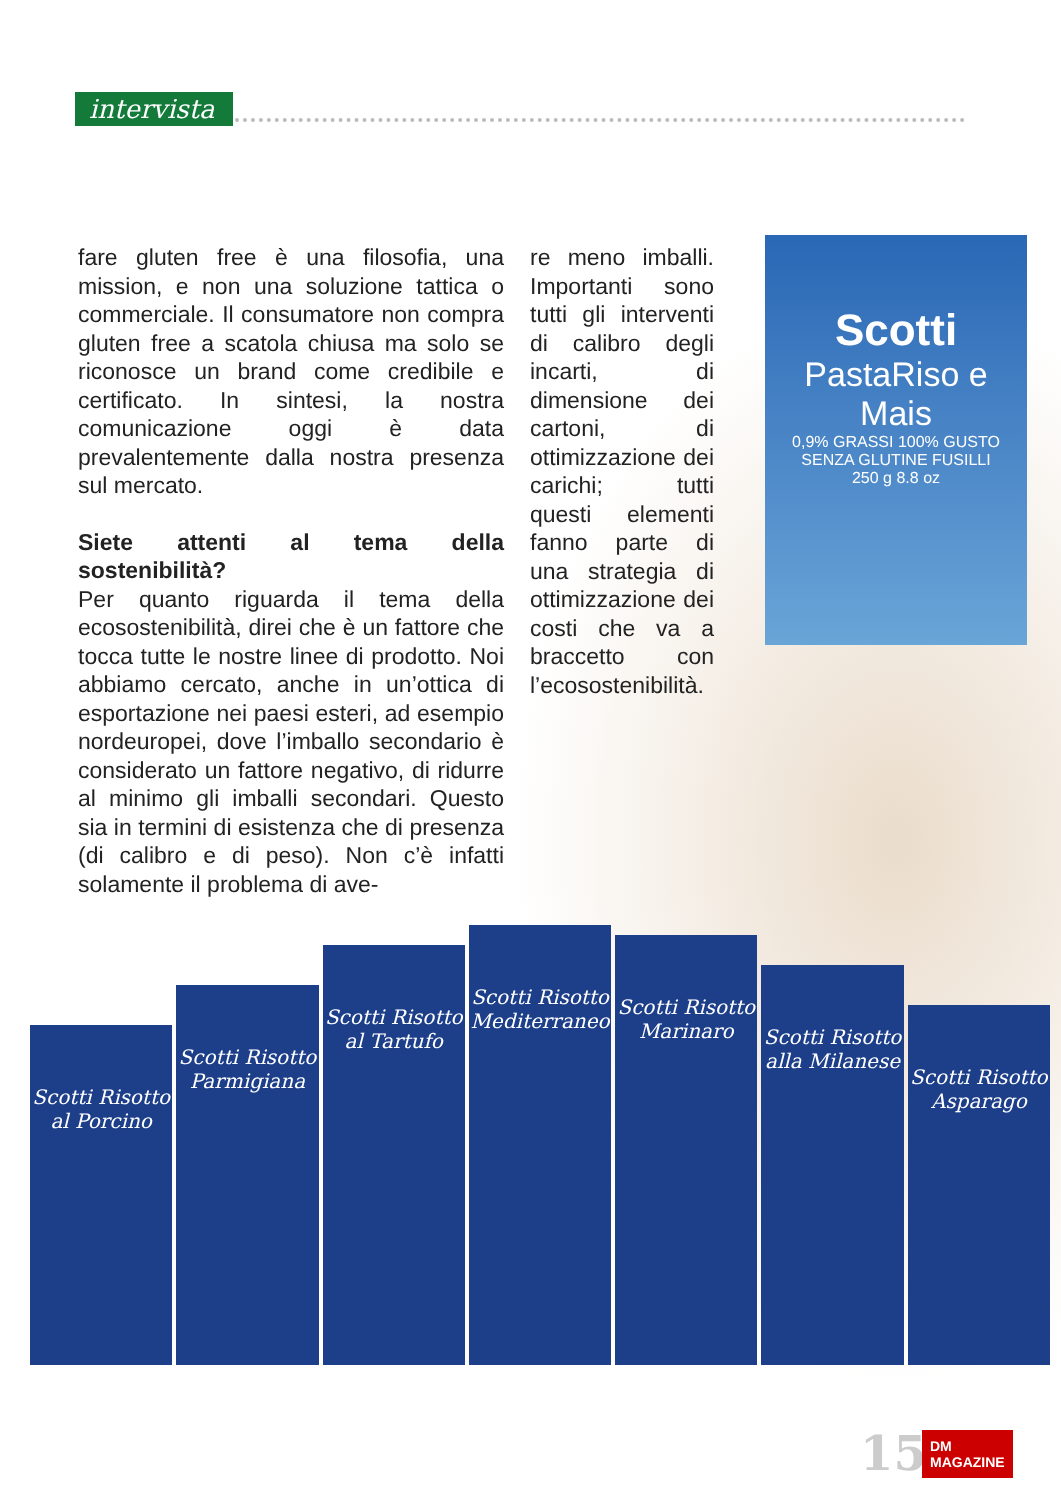intervista
fare gluten free è una filosofia, una mission, e non una soluzione tattica o commerciale. Il consumatore non compra gluten free a scatola chiusa ma solo se riconosce un brand come credibile e certificato. In sintesi, la nostra comunicazione oggi è data prevalentemente dalla nostra presenza sul mercato.
Siete attenti al tema della sostenibilità?
Per quanto riguarda il tema della ecosostenibilità, direi che è un fattore che tocca tutte le nostre linee di prodotto. Noi abbiamo cercato, anche in un’ottica di esportazione nei paesi esteri, ad esempio nordeuropei, dove l’imballo secondario è considerato un fattore negativo, di ridurre al minimo gli imballi secondari. Questo sia in termini di esistenza che di presenza (di calibro e di peso). Non c’è infatti solamente il problema di ave-
re meno imballi. Importanti sono tutti gli interventi di calibro degli incarti, di dimensione dei cartoni, di ottimizzazione dei carichi; tutti questi elementi fanno parte di una strategia di ottimizzazione dei costi che va a braccetto con l’ecosostenibilità.
Scotti
PastaRiso e Mais
0,9% GRASSI 100% GUSTO
SENZA GLUTINE FUSILLI
250 g 8.8 oz
Scotti Risotto al Porcino
Scotti Risotto Parmigiana
Scotti Risotto al Tartufo
Scotti Risotto Mediterraneo
Scotti Risotto Marinaro
Scotti Risotto alla Milanese
Scotti Risotto Asparago
15
DM
MAGAZINE